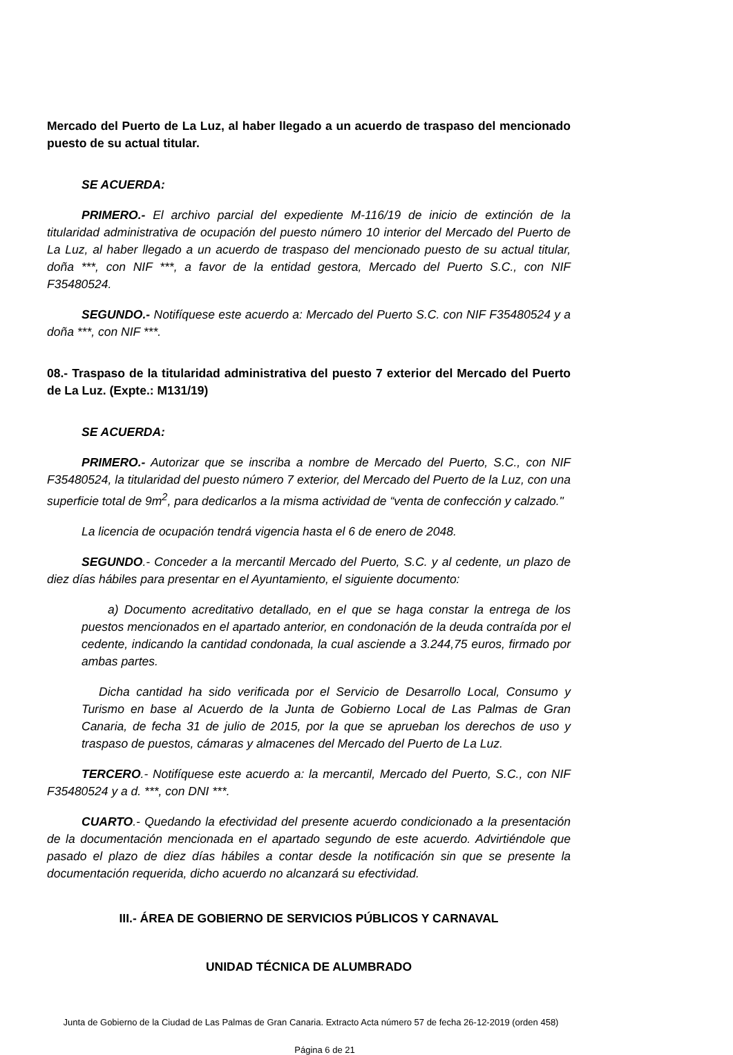Mercado del Puerto de La Luz, al haber llegado a un acuerdo de traspaso del mencionado puesto de su actual titular.
SE ACUERDA:
PRIMERO.- El archivo parcial del expediente M-116/19 de inicio de extinción de la titularidad administrativa de ocupación del puesto número 10 interior del Mercado del Puerto de La Luz, al haber llegado a un acuerdo de traspaso del mencionado puesto de su actual titular, doña ***, con NIF ***, a favor de la entidad gestora, Mercado del Puerto S.C., con NIF F35480524.
SEGUNDO.- Notifíquese este acuerdo a: Mercado del Puerto S.C. con NIF F35480524 y a doña ***, con NIF ***.
08.- Traspaso de la titularidad administrativa del puesto 7 exterior del Mercado del Puerto de La Luz. (Expte.: M131/19)
SE ACUERDA:
PRIMERO.- Autorizar que se inscriba a nombre de Mercado del Puerto, S.C., con NIF F35480524, la titularidad del puesto número 7 exterior, del Mercado del Puerto de la Luz, con una superficie total de 9m<sup>2</sup>, para dedicarlos a la misma actividad de “venta de confección y calzado."
La licencia de ocupación tendrá vigencia hasta el 6 de enero de 2048.
SEGUNDO.- Conceder a la mercantil Mercado del Puerto, S.C. y al cedente, un plazo de diez días hábiles para presentar en el Ayuntamiento, el siguiente documento:
a) Documento acreditativo detallado, en el que se haga constar la entrega de los puestos mencionados en el apartado anterior, en condonación de la deuda contraída por el cedente, indicando la cantidad condonada, la cual asciende a 3.244,75 euros, firmado por ambas partes.
Dicha cantidad ha sido verificada por el Servicio de Desarrollo Local, Consumo y Turismo en base al Acuerdo de la Junta de Gobierno Local de Las Palmas de Gran Canaria, de fecha 31 de julio de 2015, por la que se aprueban los derechos de uso y traspaso de puestos, cámaras y almacenes del Mercado del Puerto de La Luz.
TERCERO.- Notifíquese este acuerdo a: la mercantil, Mercado del Puerto, S.C., con NIF F35480524 y a d. ***, con DNI ***.
CUARTO.- Quedando la efectividad del presente acuerdo condicionado a la presentación de la documentación mencionada en el apartado segundo de este acuerdo. Advirtiéndole que pasado el plazo de diez días hábiles a contar desde la notificación sin que se presente la documentación requerida, dicho acuerdo no alcanzará su efectividad.
III.- ÁREA DE GOBIERNO DE SERVICIOS PÚBLICOS Y CARNAVAL
UNIDAD TÉCNICA DE ALUMBRADO
Junta de Gobierno de la Ciudad de Las Palmas de Gran Canaria. Extracto Acta número 57 de fecha 26-12-2019 (orden 458)
Página 6 de 21